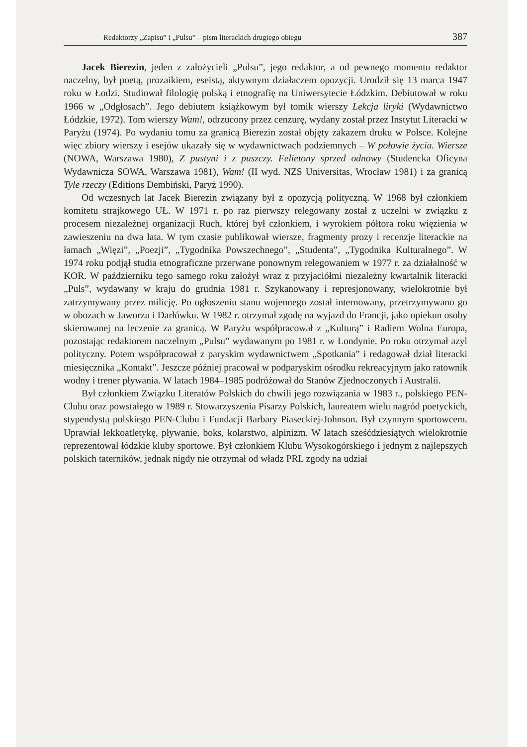Redaktorzy „Zapisu” i „Pulsu” – pism literackich drugiego obiegu 387
Jacek Bierezin, jeden z założycieli „Pulsu”, jego redaktor, a od pewnego momentu redaktor naczelny, był poetą, prozaikiem, eseistą, aktywnym działaczem opozycji. Urodził się 13 marca 1947 roku w Łodzi. Studiował filologię polską i etnografię na Uniwersytecie Łódzkim. Debiutował w roku 1966 w „Odgłosach”. Jego debiutem książkowym był tomik wierszy Lekcja liryki (Wydawnictwo Łódzkie, 1972). Tom wierszy Wam!, odrzucony przez cenzurę, wydany został przez Instytut Literacki w Paryżu (1974). Po wydaniu tomu za granicą Bierezin został objęty zakazem druku w Polsce. Kolejne więc zbiory wierszy i esejów ukazały się w wydawnictwach podziemnych – W połowie życia. Wiersze (NOWA, Warszawa 1980), Z pustyni i z puszczy. Felietony sprzed odnowy (Studencka Oficyna Wydawnicza SOWA, Warszawa 1981), Wam! (II wyd. NZS Universitas, Wrocław 1981) i za granicą Tyle rzeczy (Editions Dembiński, Paryż 1990).
Od wczesnych lat Jacek Bierezin związany był z opozycją polityczną. W 1968 był członkiem komitetu strajkowego UŁ. W 1971 r. po raz pierwszy relegowany został z uczelni w związku z procesem niezależnej organizacji Ruch, której był członkiem, i wyrokiem półtora roku więzienia w zawieszeniu na dwa lata. W tym czasie publikował wiersze, fragmenty prozy i recenzje literackie na łamach „Więzi”, „Poezji”, „Tygodnika Powszechnego”, „Studenta”, „Tygodnika Kulturalnego”. W 1974 roku podjął studia etnograficzne przerwane ponownym relegowaniem w 1977 r. za działalność w KOR. W październiku tego samego roku założył wraz z przyjaciółmi niezależny kwartalnik literacki „Puls”, wydawany w kraju do grudnia 1981 r. Szykanowany i represjonowany, wielokrotnie był zatrzymywany przez milicję. Po ogłoszeniu stanu wojennego został internowany, przetrzymywano go w obozach w Jaworzu i Darłówku. W 1982 r. otrzymał zgodę na wyjazd do Francji, jako opiekun osoby skierowanej na leczenie za granicą. W Paryżu współpracował z „Kulturą” i Radiem Wolna Europa, pozostając redaktorem naczelnym „Pulsu” wydawanym po 1981 r. w Londynie. Po roku otrzymał azyl polityczny. Potem współpracował z paryskim wydawnictwem „Spotkania” i redagował dział literacki miesięcznika „Kontakt”. Jeszcze później pracował w podparyskim ośrodku rekreacyjnym jako ratownik wodny i trener pływania. W latach 1984–1985 podróżował do Stanów Zjednoczonych i Australii.
Był członkiem Związku Literatów Polskich do chwili jego rozwiązania w 1983 r., polskiego PEN-Clubu oraz powstałego w 1989 r. Stowarzyszenia Pisarzy Polskich, laureatem wielu nagród poetyckich, stypendystą polskiego PEN-Clubu i Fundacji Barbary Piaseckiej-Johnson. Był czynnym sportowcem. Uprawiał lekkoatletykę, pływanie, boks, kolarstwo, alpinizm. W latach sześćdziesiątych wielokrotnie reprezentował łódzkie kluby sportowe. Był członkiem Klubu Wysokogórskiego i jednym z najlepszych polskich taterników, jednak nigdy nie otrzymał od władz PRL zgody na udział